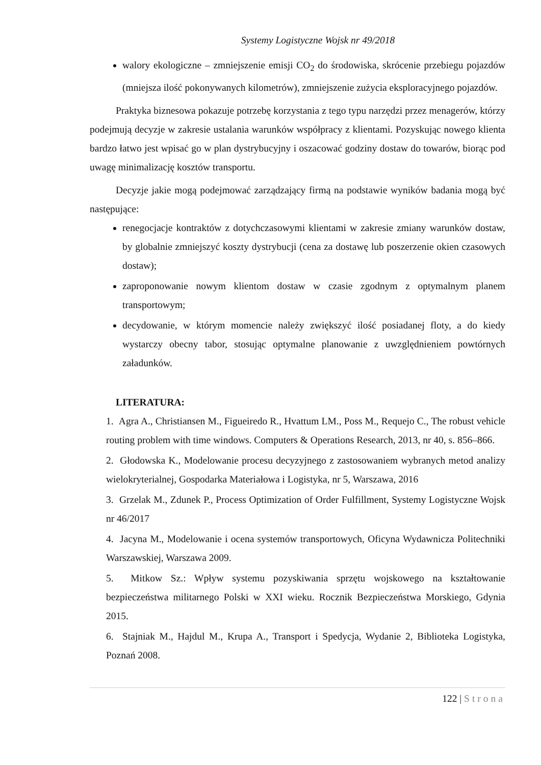Systemy Logistyczne Wojsk nr 49/2018
walory ekologiczne – zmniejszenie emisji CO<sub>2</sub> do środowiska, skrócenie przebiegu pojazdów (mniejsza ilość pokonywanych kilometrów), zmniejszenie zużycia eksploracyjnego pojazdów.
Praktyka biznesowa pokazuje potrzebę korzystania z tego typu narzędzi przez menagerów, którzy podejmują decyzje w zakresie ustalania warunków współpracy z klientami. Pozyskując nowego klienta bardzo łatwo jest wpisać go w plan dystrybucyjny i oszacować godziny dostaw do towarów, biorąc pod uwagę minimalizację kosztów transportu.
Decyzje jakie mogą podejmować zarządzający firmą na podstawie wyników badania mogą być następujące:
renegocjacje kontraktów z dotychczasowymi klientami w zakresie zmiany warunków dostaw, by globalnie zmniejszyć koszty dystrybucji (cena za dostawę lub poszerzenie okien czasowych dostaw);
zaproponowanie nowym klientom dostaw w czasie zgodnym z optymalnym planem transportowym;
decydowanie, w którym momencie należy zwiększyć ilość posiadanej floty, a do kiedy wystarczy obecny tabor, stosując optymalne planowanie z uwzględnieniem powtórnych załadunków.
LITERATURA:
1. Agra A., Christiansen M., Figueiredo R., Hvattum LM., Poss M., Requejo C., The robust vehicle routing problem with time windows. Computers & Operations Research, 2013, nr 40, s. 856–866.
2. Głodowska K., Modelowanie procesu decyzyjnego z zastosowaniem wybranych metod analizy wielokryterialnej, Gospodarka Materiałowa i Logistyka, nr 5, Warszawa, 2016
3. Grzelak M., Zdunek P., Process Optimization of Order Fulfillment, Systemy Logistyczne Wojsk nr 46/2017
4. Jacyna M., Modelowanie i ocena systemów transportowych, Oficyna Wydawnicza Politechniki Warszawskiej, Warszawa 2009.
5. Mitkow Sz.: Wpływ systemu pozyskiwania sprzętu wojskowego na kształtowanie bezpieczeństwa militarnego Polski w XXI wieku. Rocznik Bezpieczeństwa Morskiego, Gdynia 2015.
6. Stajniak M., Hajdul M., Krupa A., Transport i Spedycja, Wydanie 2, Biblioteka Logistyka, Poznań 2008.
122 | Strona